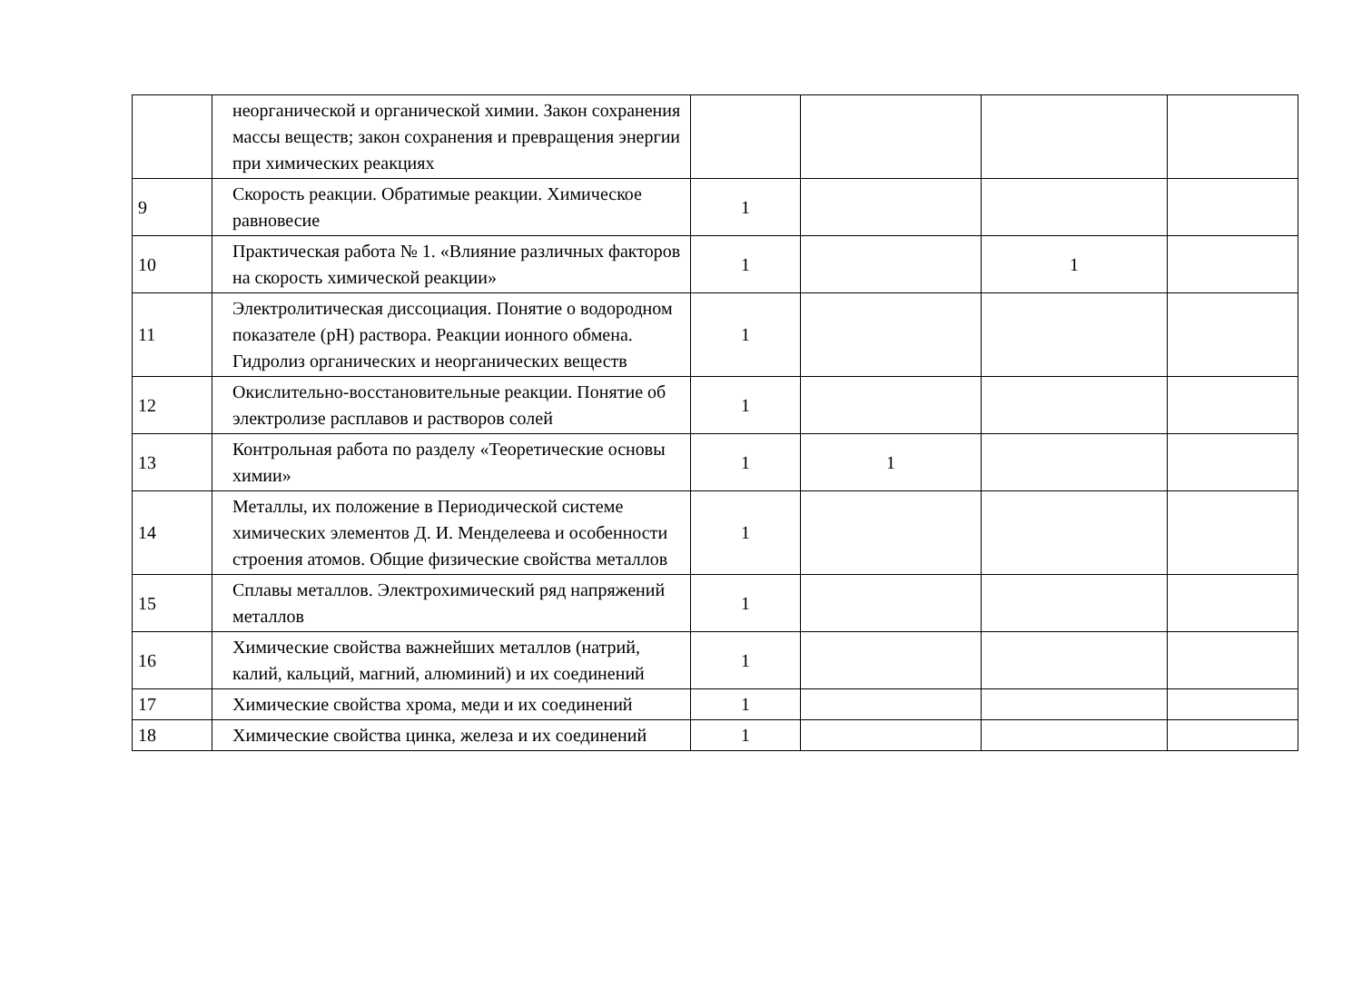| | неорганической и органической химии. Закон сохранения массы веществ; закон сохранения и превращения энергии при химических реакциях | | | | |
| 9 | Скорость реакции. Обратимые реакции. Химическое равновесие | 1 | | | |
| 10 | Практическая работа № 1. «Влияние различных факторов на скорость химической реакции» | 1 | | 1 | |
| 11 | Электролитическая диссоциация. Понятие о водородном показателе (pH) раствора. Реакции ионного обмена. Гидролиз органических и неорганических веществ | 1 | | | |
| 12 | Окислительно-восстановительные реакции. Понятие об электролизе расплавов и растворов солей | 1 | | | |
| 13 | Контрольная работа по разделу «Теоретические основы химии» | 1 | 1 | | |
| 14 | Металлы, их положение в Периодической системе химических элементов Д. И. Менделеева и особенности строения атомов. Общие физические свойства металлов | 1 | | | |
| 15 | Сплавы металлов. Электрохимический ряд напряжений металлов | 1 | | | |
| 16 | Химические свойства важнейших металлов (натрий, калий, кальций, магний, алюминий) и их соединений | 1 | | | |
| 17 | Химические свойства хрома, меди и их соединений | 1 | | | |
| 18 | Химические свойства цинка, железа и их соединений | 1 | | | |